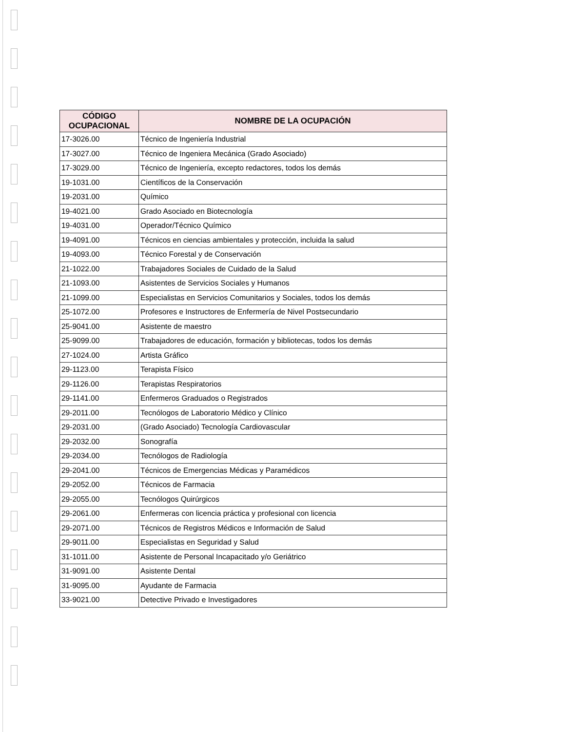| CÓDIGO OCUPACIONAL | NOMBRE DE LA OCUPACIÓN |
| --- | --- |
| 17-3026.00 | Técnico de Ingeniería Industrial |
| 17-3027.00 | Técnico de Ingeniera Mecánica (Grado Asociado) |
| 17-3029.00 | Técnico de Ingeniería, excepto redactores, todos los demás |
| 19-1031.00 | Científicos de la Conservación |
| 19-2031.00 | Químico |
| 19-4021.00 | Grado Asociado en Biotecnología |
| 19-4031.00 | Operador/Técnico Químico |
| 19-4091.00 | Técnicos en ciencias ambientales y protección, incluida la salud |
| 19-4093.00 | Técnico Forestal y de Conservación |
| 21-1022.00 | Trabajadores Sociales de Cuidado de la Salud |
| 21-1093.00 | Asistentes de Servicios Sociales y Humanos |
| 21-1099.00 | Especialistas en Servicios Comunitarios y Sociales, todos los demás |
| 25-1072.00 | Profesores e Instructores de Enfermería de Nivel Postsecundario |
| 25-9041.00 | Asistente de maestro |
| 25-9099.00 | Trabajadores de educación, formación y bibliotecas, todos los demás |
| 27-1024.00 | Artista Gráfico |
| 29-1123.00 | Terapista Físico |
| 29-1126.00 | Terapistas Respiratorios |
| 29-1141.00 | Enfermeros Graduados o Registrados |
| 29-2011.00 | Tecnólogos de Laboratorio Médico y Clínico |
| 29-2031.00 | (Grado Asociado) Tecnología Cardiovascular |
| 29-2032.00 | Sonografía |
| 29-2034.00 | Tecnólogos de Radiología |
| 29-2041.00 | Técnicos de Emergencias Médicas y Paramédicos |
| 29-2052.00 | Técnicos de Farmacia |
| 29-2055.00 | Tecnólogos Quirúrgicos |
| 29-2061.00 | Enfermeras con licencia práctica y profesional con licencia |
| 29-2071.00 | Técnicos de Registros Médicos e Información de Salud |
| 29-9011.00 | Especialistas en Seguridad y Salud |
| 31-1011.00 | Asistente de Personal Incapacitado y/o Geriátrico |
| 31-9091.00 | Asistente Dental |
| 31-9095.00 | Ayudante de Farmacia |
| 33-9021.00 | Detective Privado e Investigadores |